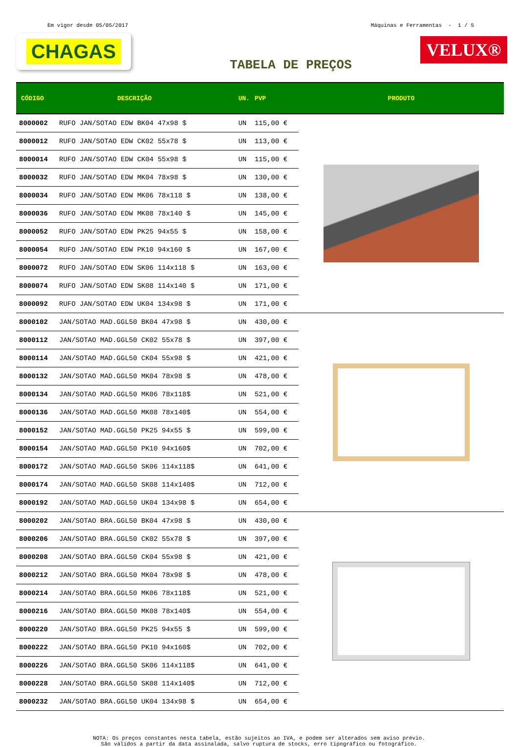Em vigor desde 05/05/2017 Máquinas e Ferramentas - 1 / 5
CHAGAS
VELUX®
TABELA DE PREÇOS
| CÓDIGO | DESCRIÇÃO | UN. | PVP | PRODUTO |
| --- | --- | --- | --- | --- |
| 8000002 | RUFO JAN/SOTAO EDW BK04 47x98 $ | UN | 115,00 € | |
| 8000012 | RUFO JAN/SOTAO EDW CK02 55x78 $ | UN | 113,00 € | |
| 8000014 | RUFO JAN/SOTAO EDW CK04 55x98 $ | UN | 115,00 € | |
| 8000032 | RUFO JAN/SOTAO EDW MK04 78x98 $ | UN | 130,00 € | |
| 8000034 | RUFO JAN/SOTAO EDW MK06 78x118 $ | UN | 138,00 € | |
| 8000036 | RUFO JAN/SOTAO EDW MK08 78x140 $ | UN | 145,00 € | |
| 8000052 | RUFO JAN/SOTAO EDW PK25 94x55 $ | UN | 158,00 € | |
| 8000054 | RUFO JAN/SOTAO EDW PK10 94x160 $ | UN | 167,00 € | |
| 8000072 | RUFO JAN/SOTAO EDW SK06 114x118 $ | UN | 163,00 € | |
| 8000074 | RUFO JAN/SOTAO EDW SK08 114x140 $ | UN | 171,00 € | |
| 8000092 | RUFO JAN/SOTAO EDW UK04 134x98 $ | UN | 171,00 € | |
| 8000102 | JAN/SOTAO MAD.GGL50 BK04 47x98 $ | UN | 430,00 € | |
| 8000112 | JAN/SOTAO MAD.GGL50 CK02 55x78 $ | UN | 397,00 € | |
| 8000114 | JAN/SOTAO MAD.GGL50 CK04 55x98 $ | UN | 421,00 € | |
| 8000132 | JAN/SOTAO MAD.GGL50 MK04 78x98 $ | UN | 478,00 € | |
| 8000134 | JAN/SOTAO MAD.GGL50 MK06 78x118$ | UN | 521,00 € | |
| 8000136 | JAN/SOTAO MAD.GGL50 MK08 78x140$ | UN | 554,00 € | |
| 8000152 | JAN/SOTAO MAD.GGL50 PK25 94x55 $ | UN | 599,00 € | |
| 8000154 | JAN/SOTAO MAD.GGL50 PK10 94x160$ | UN | 702,00 € | |
| 8000172 | JAN/SOTAO MAD.GGL50 SK06 114x118$ | UN | 641,00 € | |
| 8000174 | JAN/SOTAO MAD.GGL50 SK08 114x140$ | UN | 712,00 € | |
| 8000192 | JAN/SOTAO MAD.GGL50 UK04 134x98 $ | UN | 654,00 € | |
| 8000202 | JAN/SOTAO BRA.GGL50 BK04 47x98 $ | UN | 430,00 € | |
| 8000206 | JAN/SOTAO BRA.GGL50 CK02 55x78 $ | UN | 397,00 € | |
| 8000208 | JAN/SOTAO BRA.GGL50 CK04 55x98 $ | UN | 421,00 € | |
| 8000212 | JAN/SOTAO BRA.GGL50 MK04 78x98 $ | UN | 478,00 € | |
| 8000214 | JAN/SOTAO BRA.GGL50 MK06 78x118$ | UN | 521,00 € | |
| 8000216 | JAN/SOTAO BRA.GGL50 MK08 78x140$ | UN | 554,00 € | |
| 8000220 | JAN/SOTAO BRA.GGL50 PK25 94x55 $ | UN | 599,00 € | |
| 8000222 | JAN/SOTAO BRA.GGL50 PK10 94x160$ | UN | 702,00 € | |
| 8000226 | JAN/SOTAO BRA.GGL50 SK06 114x118$ | UN | 641,00 € | |
| 8000228 | JAN/SOTAO BRA.GGL50 SK08 114x140$ | UN | 712,00 € | |
| 8000232 | JAN/SOTAO BRA.GGL50 UK04 134x98 $ | UN | 654,00 € | |
NOTA: Os preços constantes nesta tabela, estão sujeitos ao IVA, e podem ser alterados sem aviso prévio.
São válidos a partir da data assinalada, salvo ruptura de stocks, erro tipográfico ou fotográfico.